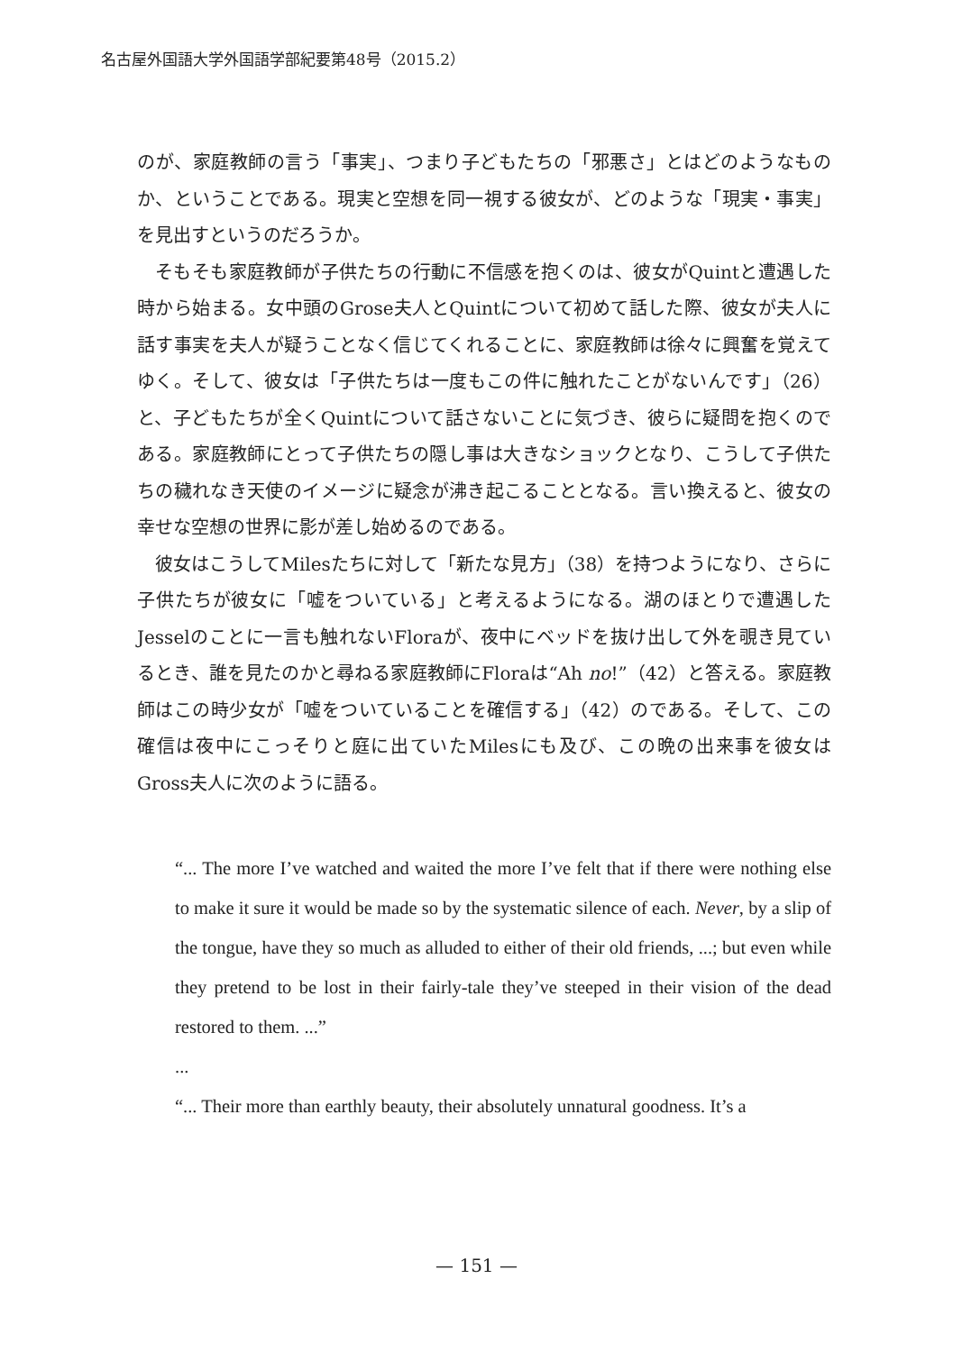名古屋外国語大学外国語学部紀要第48号（2015.2）
のが、家庭教師の言う「事実」、つまり子どもたちの「邪悪さ」とはどのようなものか、ということである。現実と空想を同一視する彼女が、どのような「現実・事実」を見出すというのだろうか。
そもそも家庭教師が子供たちの行動に不信感を抱くのは、彼女がQuintと遭遇した時から始まる。女中頭のGrose夫人とQuintについて初めて話した際、彼女が夫人に話す事実を夫人が疑うことなく信じてくれることに、家庭教師は徐々に興奮を覚えてゆく。そして、彼女は「子供たちは一度もこの件に触れたことがないんです」（26）と、子どもたちが全くQuintについて話さないことに気づき、彼らに疑問を抱くのである。家庭教師にとって子供たちの隠し事は大きなショックとなり、こうして子供たちの穢れなき天使のイメージに疑念が沸き起こることとなる。言い換えると、彼女の幸せな空想の世界に影が差し始めるのである。
彼女はこうしてMilesたちに対して「新たな見方」（38）を持つようになり、さらに子供たちが彼女に「嘘をついている」と考えるようになる。湖のほとりで遭遇したJesselのことに一言も触れないFloraが、夜中にベッドを抜け出して外を覗き見ているとき、誰を見たのかと尋ねる家庭教師にFloraは“Ah no!”（42）と答える。家庭教師はこの時少女が「嘘をついていることを確信する」（42）のである。そして、この確信は夜中にこっそりと庭に出ていたMilesにも及び、この晩の出来事を彼女はGross夫人に次のように語る。
“... The more I’ve watched and waited the more I’ve felt that if there were nothing else to make it sure it would be made so by the systematic silence of each. Never, by a slip of the tongue, have they so much as alluded to either of their old friends, ...; but even while they pretend to be lost in their fairly-tale they’ve steeped in their vision of the dead restored to them. ...”
...
“... Their more than earthly beauty, their absolutely unnatural goodness. It’s a
— 151 —